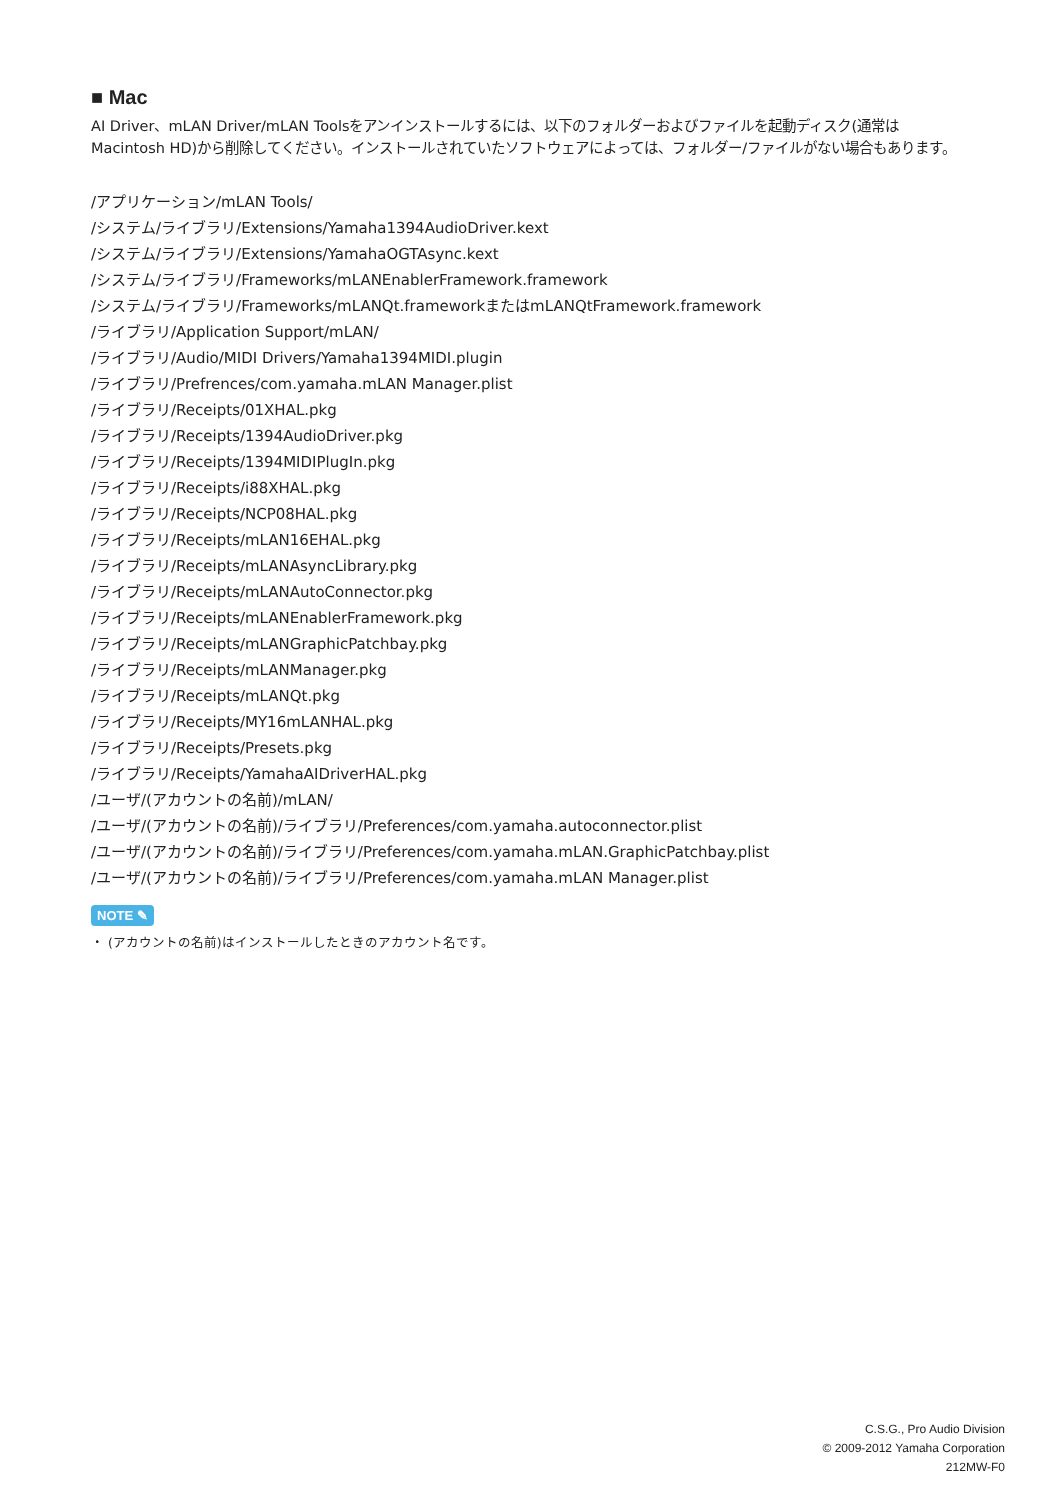■ Mac
AI Driver、mLAN Driver/mLAN Toolsをアンインストールするには、以下のフォルダーおよびファイルを起動ディスク(通常はMacintosh HD)から削除してください。インストールされていたソフトウェアによっては、フォルダー/ファイルがない場合もあります。
/アプリケーション/mLAN Tools/
/システム/ライブラリ/Extensions/Yamaha1394AudioDriver.kext
/システム/ライブラリ/Extensions/YamahaOGTAsync.kext
/システム/ライブラリ/Frameworks/mLANEnablerFramework.framework
/システム/ライブラリ/Frameworks/mLANQt.frameworkまたはmLANQtFramework.framework
/ライブラリ/Application Support/mLAN/
/ライブラリ/Audio/MIDI Drivers/Yamaha1394MIDI.plugin
/ライブラリ/Prefrences/com.yamaha.mLAN Manager.plist
/ライブラリ/Receipts/01XHAL.pkg
/ライブラリ/Receipts/1394AudioDriver.pkg
/ライブラリ/Receipts/1394MIDIPlugIn.pkg
/ライブラリ/Receipts/i88XHAL.pkg
/ライブラリ/Receipts/NCP08HAL.pkg
/ライブラリ/Receipts/mLAN16EHAL.pkg
/ライブラリ/Receipts/mLANAsyncLibrary.pkg
/ライブラリ/Receipts/mLANAutoConnector.pkg
/ライブラリ/Receipts/mLANEnablerFramework.pkg
/ライブラリ/Receipts/mLANGraphicPatchbay.pkg
/ライブラリ/Receipts/mLANManager.pkg
/ライブラリ/Receipts/mLANQt.pkg
/ライブラリ/Receipts/MY16mLANHAL.pkg
/ライブラリ/Receipts/Presets.pkg
/ライブラリ/Receipts/YamahaAIDriverHAL.pkg
/ユーザ/(アカウントの名前)/mLAN/
/ユーザ/(アカウントの名前)/ライブラリ/Preferences/com.yamaha.autoconnector.plist
/ユーザ/(アカウントの名前)/ライブラリ/Preferences/com.yamaha.mLAN.GraphicPatchbay.plist
/ユーザ/(アカウントの名前)/ライブラリ/Preferences/com.yamaha.mLAN Manager.plist
NOTE ✎
・ (アカウントの名前)はインストールしたときのアカウント名です。
C.S.G., Pro Audio Division
© 2009-2012 Yamaha Corporation
212MW-F0